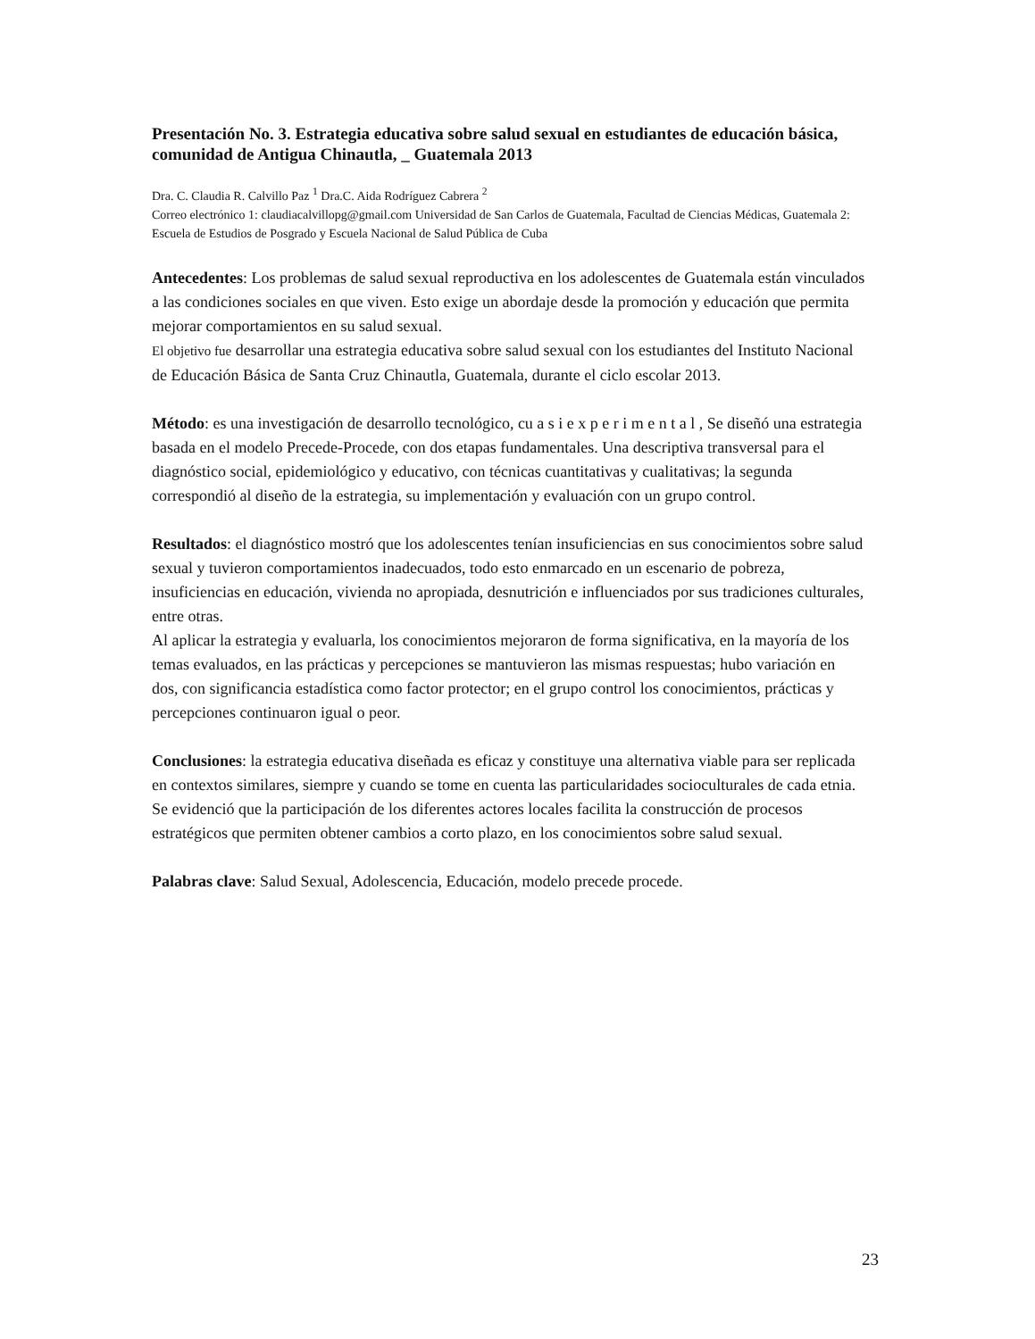Presentación No. 3. Estrategia educativa sobre salud sexual en estudiantes de educación básica, comunidad de Antigua Chinautla, _ Guatemala 2013
Dra. C. Claudia R. Calvillo Paz <sup>1</sup> Dra.C. Aida Rodríguez Cabrera <sup>2</sup>
Correo electrónico 1: claudiacalvillopg@gmail.com Universidad de San Carlos de Guatemala, Facultad de Ciencias Médicas, Guatemala 2: Escuela de Estudios de Posgrado y Escuela Nacional de Salud Pública de Cuba
Antecedentes: Los problemas de salud sexual reproductiva en los adolescentes de Guatemala están vinculados a las condiciones sociales en que viven. Esto exige un abordaje desde la promoción y educación que permita mejorar comportamientos en su salud sexual.
El objetivo fue desarrollar una estrategia educativa sobre salud sexual con los estudiantes del Instituto Nacional de Educación Básica de Santa Cruz Chinautla, Guatemala, durante el ciclo escolar 2013.
Método: es una investigación de desarrollo tecnológico, cu a s i e x p e r i m e n t a l , Se diseñó una estrategia basada en el modelo Precede-Procede, con dos etapas fundamentales. Una descriptiva transversal para el diagnóstico social, epidemiológico y educativo, con técnicas cuantitativas y cualitativas; la segunda correspondió al diseño de la estrategia, su implementación y evaluación con un grupo control.
Resultados: el diagnóstico mostró que los adolescentes tenían insuficiencias en sus conocimientos sobre salud sexual y tuvieron comportamientos inadecuados, todo esto enmarcado en un escenario de pobreza, insuficiencias en educación, vivienda no apropiada, desnutrición e influenciados por sus tradiciones culturales, entre otras.
Al aplicar la estrategia y evaluarla, los conocimientos mejoraron de forma significativa, en la mayoría de los temas evaluados, en las prácticas y percepciones se mantuvieron las mismas respuestas; hubo variación en dos, con significancia estadística como factor protector; en el grupo control los conocimientos, prácticas y percepciones continuaron igual o peor.
Conclusiones: la estrategia educativa diseñada es eficaz y constituye una alternativa viable para ser replicada en contextos similares, siempre y cuando se tome en cuenta las particularidades socioculturales de cada etnia. Se evidenció que la participación de los diferentes actores locales facilita la construcción de procesos estratégicos que permiten obtener cambios a corto plazo, en los conocimientos sobre salud sexual.
Palabras clave: Salud Sexual, Adolescencia, Educación, modelo precede procede.
23